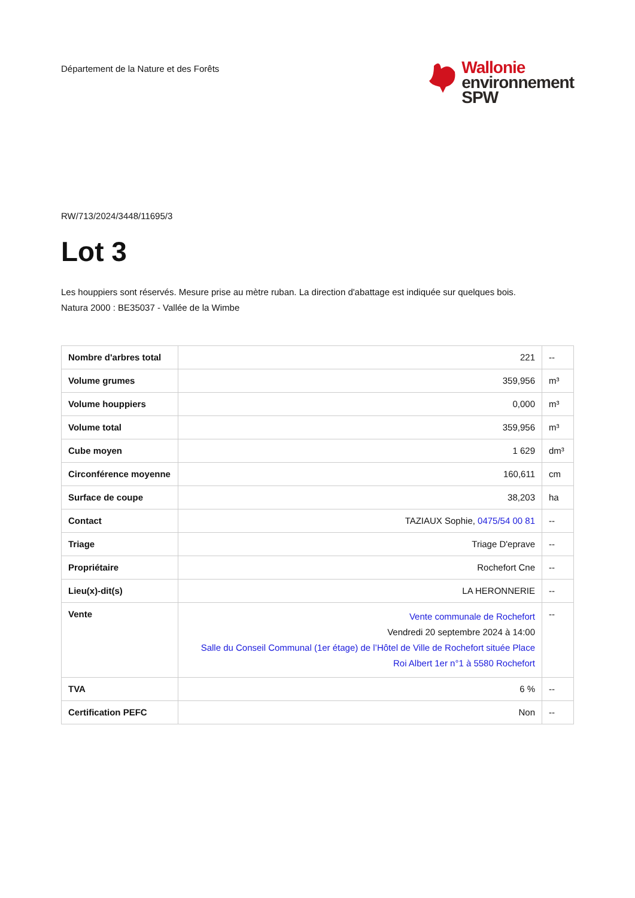Département de la Nature et des Forêts
Wallonie
environnement
SPW
RW/713/2024/3448/11695/3
Lot 3
Les houppiers sont réservés. Mesure prise au mètre ruban. La direction d'abattage est indiquée sur quelques bois.
Natura 2000 : BE35037 - Vallée de la Wimbe
| Nombre d'arbres total | 221 | -- |
| Volume grumes | 359,956 | m³ |
| Volume houppiers | 0,000 | m³ |
| Volume total | 359,956 | m³ |
| Cube moyen | 1 629 | dm³ |
| Circonférence moyenne | 160,611 | cm |
| Surface de coupe | 38,203 | ha |
| Contact | TAZIAUX Sophie, 0475/54 00 81 | -- |
| Triage | Triage D'eprave | -- |
| Propriétaire | Rochefort Cne | -- |
| Lieu(x)-dit(s) | LA HERONNERIE | -- |
| Vente | Vente communale de Rochefort Vendredi 20 septembre 2024 à 14:00 Salle du Conseil Communal (1er étage) de l’Hôtel de Ville de Rochefort située Place Roi Albert 1er n°1 à 5580 Rochefort | -- |
| TVA | 6 % | -- |
| Certification PEFC | Non | -- |